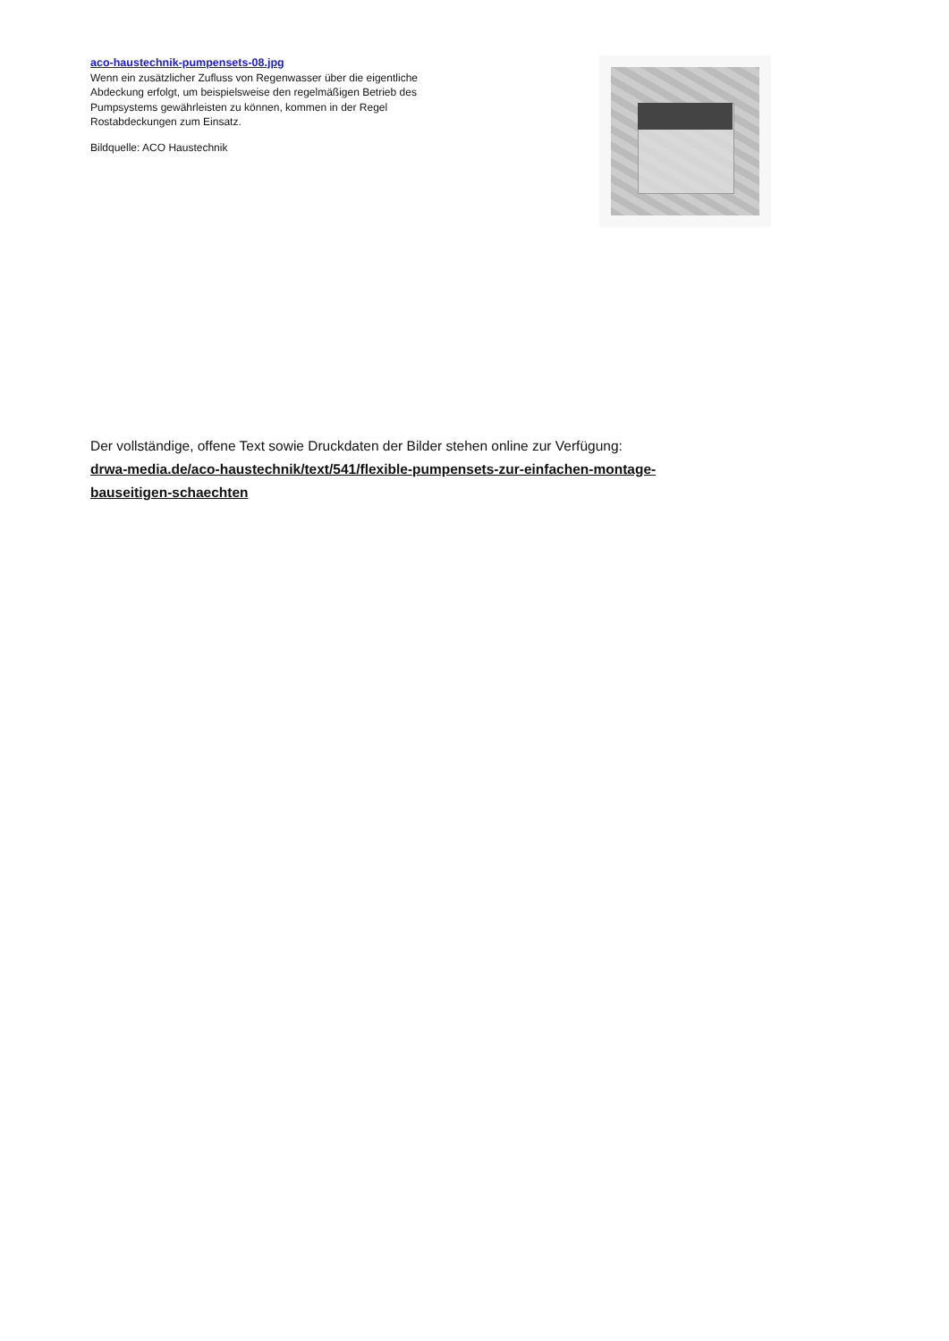aco-haustechnik-pumpensets-08.jpg
Wenn ein zusätzlicher Zufluss von Regenwasser über die eigentliche Abdeckung erfolgt, um beispielsweise den regelmäßigen Betrieb des Pumpsystems gewährleisten zu können, kommen in der Regel Rostabdeckungen zum Einsatz.
Bildquelle: ACO Haustechnik
Der vollständige, offene Text sowie Druckdaten der Bilder stehen online zur Verfügung:
drwa-media.de/aco-haustechnik/text/541/flexible-pumpensets-zur-einfachen-montage-bauseitigen-schaechten